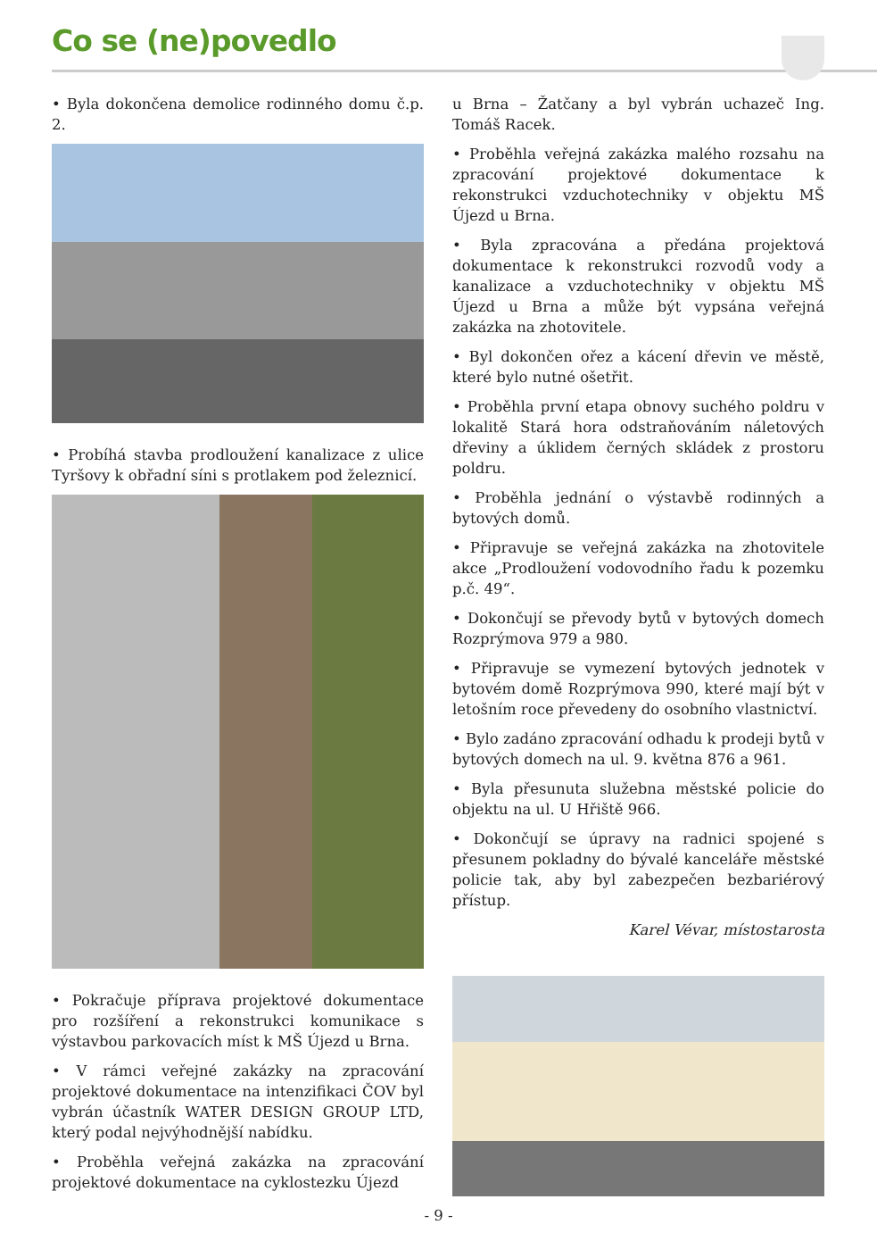Co se (ne)povedlo
• Byla dokončena demolice rodinného domu č.p. 2.
• Probíhá stavba prodloužení kanalizace z ulice Tyršovy k obřadní síni s protlakem pod železnicí.
• Pokračuje příprava projektové dokumentace pro rozšíření a rekonstrukci komunikace s výstavbou parkovacích míst k MŠ Újezd u Brna.
• V rámci veřejné zakázky na zpracování projektové dokumentace na intenzifikaci ČOV byl vybrán účastník WATER DESIGN GROUP LTD, který podal nejvýhodnější nabídku.
• Proběhla veřejná zakázka na zpracování projektové dokumentace na cyklostezku Újezd
u Brna – Žatčany a byl vybrán uchazeč Ing. Tomáš Racek.
• Proběhla veřejná zakázka malého rozsahu na zpracování projektové dokumentace k rekonstrukci vzduchotechniky v objektu MŠ Újezd u Brna.
• Byla zpracována a předána projektová dokumentace k rekonstrukci rozvodů vody a kanalizace a vzduchotechniky v objektu MŠ Újezd u Brna a může být vypsána veřejná zakázka na zhotovitele.
• Byl dokončen ořez a kácení dřevin ve městě, které bylo nutné ošetřit.
• Proběhla první etapa obnovy suchého poldru v lokalitě Stará hora odstraňováním náletových dřeviny a úklidem černých skládek z prostoru poldru.
• Proběhla jednání o výstavbě rodinných a bytových domů.
• Připravuje se veřejná zakázka na zhotovitele akce „Prodloužení vodovodního řadu k pozemku p.č. 49“.
• Dokončují se převody bytů v bytových domech Rozprýmova 979 a 980.
• Připravuje se vymezení bytových jednotek v bytovém domě Rozprýmova 990, které mají být v letošním roce převedeny do osobního vlastnictví.
• Bylo zadáno zpracování odhadu k prodeji bytů v bytových domech na ul. 9. května 876 a 961.
• Byla přesunuta služebna městské policie do objektu na ul. U Hřiště 966.
• Dokončují se úpravy na radnici spojené s přesunem pokladny do bývalé kanceláře městské policie tak, aby byl zabezpečen bezbariérový přístup.
Karel Vévar, místostarosta
- 9 -